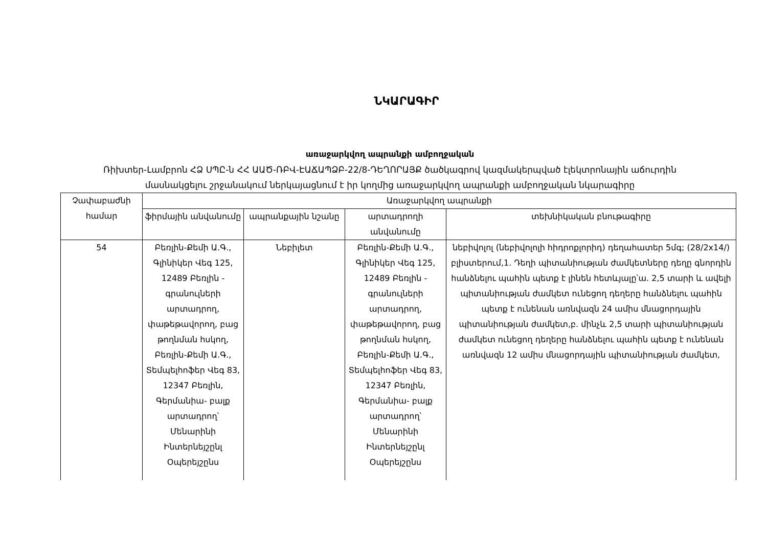ՆԿԱՐԱԳԻՐ
առաջարկվող ապրանքի ամբողջական
Ռիխտեր-Լամբրոն ՀՁ ՍՊԸ-ն ՀՀ ԱԱԾ-ՌԲՎ-ԷԱՃԱՊՁԲ-22/8-ԴԵՂՈՐԱՅՔ ծածկագրով կազմակերպված էլեկտրոնային աճուրդին
մասնակցելու շրջանակում ներկայացնում է իր կողմից առաջարկվող ապրանքի ամբողջական նկարագիրը
| Չափաբաժնի համար | Առաջարկվող ապրանքի | | | |
| --- | --- | --- | --- | --- |
| | ֆիրմային անվանումը | ապրանքային նշանը | արտադրողի անվանումը | տեխնիկական բնութագիրը |
| 54 | Բեռլին-Քեմի Ա.Գ., Գլինիկեր Վեգ 125, 12489 Բեռլին - գրանուլների արտադրող, փաթեթավորող, բաց թողնման հսկող, Բեռլին-Քեմի Ա.Գ., Տեմպելհոֆեր Վեգ 83, 12347 Բեռլին, Գերմանիա- բալք արտադրող՝ Մենարինի Ինտերնեյշընլ Օպերեյշընս | Նեբիլետ | Բեռլին-Քեմի Ա.Գ., Գլինիկեր Վեգ 125, 12489 Բեռլին - գրանուլների արտադրող, փաթեթավորող, բաց թողնման հսկող, Բեռլին-Քեմի Ա.Գ., Տեմպելհոֆեր Վեգ 83, 12347 Բեռլին, Գերմանիա- բալք արտադրող՝ Մենարինի Ինտերնեյշընլ Օպերեյշընս | նեբիվոլոլ (նեբիվոլոլի հիդրոքլորիդ) դեղահատեր 5մգ; (28/2x14/) բլիստերում,1. Դեղի պիտանիության ժամկետները դեղը գնորդին հանձնելու պահին պետք է լինեն հետևյալը՝ա. 2,5 տարի և ավելի պիտանիության ժամկետ ունեցող դեղերը հանձնելու պահին պետք է ունենան առնվազն 24 ամիս մնացորդային պիտանիության ժամկետ,բ. մինչև 2,5 տարի պիտանիության ժամկետ ունեցող դեղերը հանձնելու պահին պետք է ունենան առնվազն 12 ամիս մնացորդային պիտանիության ժամկետ, |